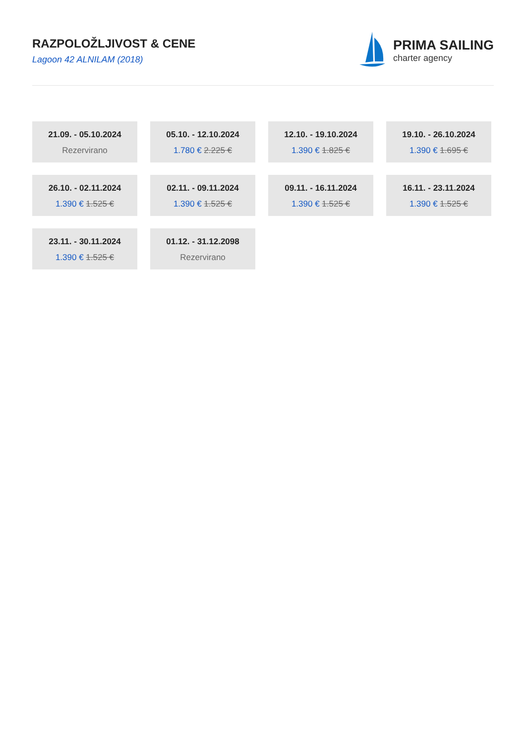RAZPOLOŽLJIVOST & CENE
Lagoon 42 ALNILAM (2018)
PRIMA SAILING
charter agency
21.09. - 05.10.2024
Rezervirano
05.10. - 12.10.2024
1.780 € 2.225 €
12.10. - 19.10.2024
1.390 € 1.825 €
19.10. - 26.10.2024
1.390 € 1.695 €
26.10. - 02.11.2024
1.390 € 1.525 €
02.11. - 09.11.2024
1.390 € 1.525 €
09.11. - 16.11.2024
1.390 € 1.525 €
16.11. - 23.11.2024
1.390 € 1.525 €
23.11. - 30.11.2024
1.390 € 1.525 €
01.12. - 31.12.2098
Rezervirano